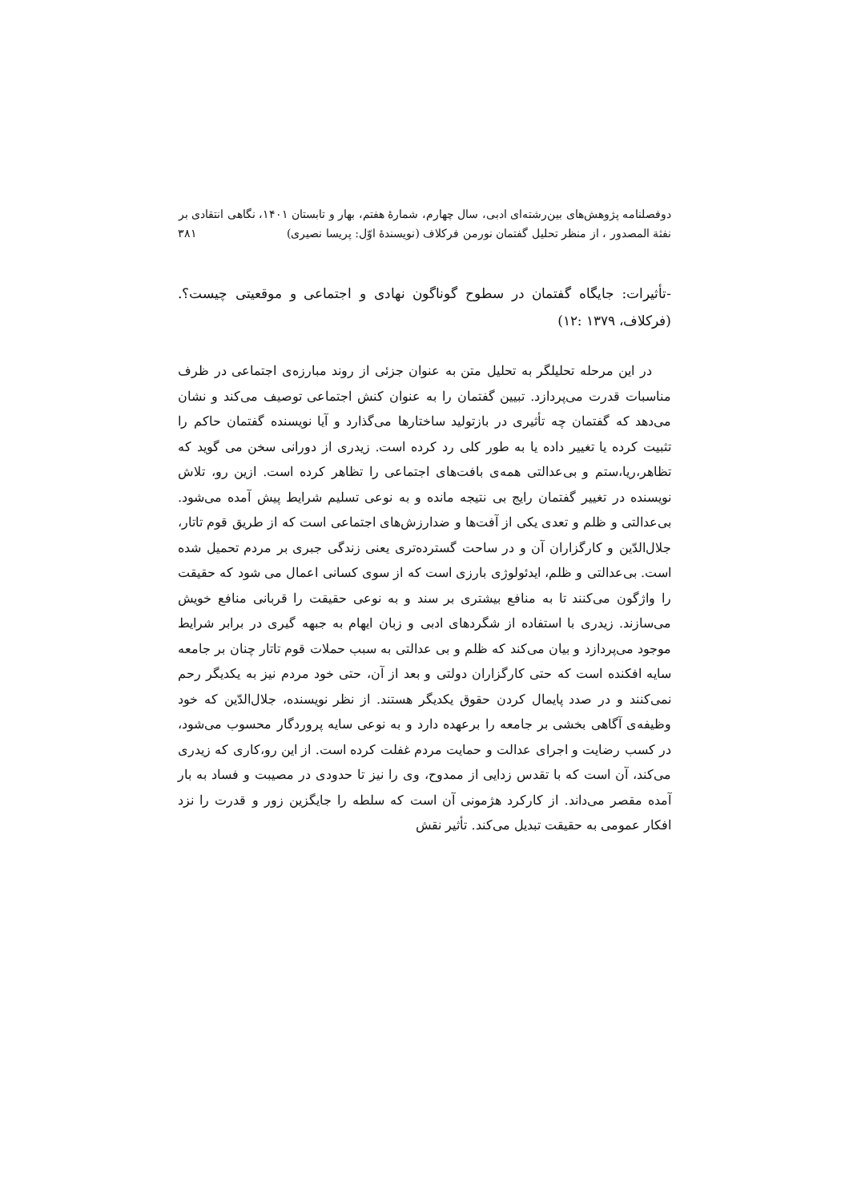دوفصلنامه پژوهش‌های بین‌رشته‌ای ادبی، سال چهارم، شمارهٔ هفتم، بهار و تابستان ۱۴۰۱، نگاهی انتقادی بر
نفثة المصدور ، از منظر تحلیل گفتمان نورمن فرکلاف (نویسندهٔ اوّل: پریسا نصیری) ۳۸۱
-تأثیرات: جایگاه گفتمان در سطوح گوناگون نهادی و اجتماعی و موقعیتی چیست؟.(فرکلاف، ۱۳۷۹ :۱۲)
در این مرحله تحلیلگر به تحلیل متن به عنوان جزئی از روند مبارزه‌ی اجتماعی در ظرف مناسبات قدرت می‌پردازد. تبیین گفتمان را به عنوان کنش اجتماعی توصیف می‌کند و نشان می‌دهد که گفتمان چه تأثیری در بازتولید ساختارها می‌گذارد و آیا نویسنده گفتمان حاکم را تثبیت کرده یا تغییر داده یا به طور کلی رد کرده است. زیدری از دورانی سخن می گوید که تظاهر،ریا،ستم و بی‌عدالتی همه‌ی بافت‌های اجتماعی را تظاهر کرده است. ازین رو، تلاش نویسنده در تغییر گفتمان رایج بی نتیجه مانده و به نوعی تسلیم شرایط پیش آمده می‌شود. بی‌عدالتی و ظلم و تعدی یکی از آفت‌ها و ضدارزش‌های اجتماعی است که از طریق قوم تاتار، جلال‌الدّین و کارگزاران آن و در ساحت گسترده‌تری یعنی زندگی جبری بر مردم تحمیل شده است. بی‌عدالتی و ظلم، ایدئولوژی بارزی است که از سوی کسانی اعمال می شود که حقیقت را واژگون می‌کنند تا به منافع بیشتری بر سند و به نوعی حقیقت را قربانی منافع خویش می‌سازند. زیدری با استفاده از شگردهای ادبی و زبان ایهام به جبهه گیری در برابر شرایط موجود می‌پردازد و بیان می‌کند که ظلم و بی عدالتی به سبب حملات قوم تاتار چنان بر جامعه سایه افکنده است که حتی کارگزاران دولتی و بعد از آن، حتی خود مردم نیز به یکدیگر رحم نمی‌کنند و در صدد پایمال کردن حقوق یکدیگر هستند. از نظر نویسنده، جلال‌الدّین که خود وظیفه‌ی آگاهی بخشی بر جامعه را برعهده دارد و به نوعی سایه پروردگار محسوب می‌شود، در کسب رضایت و اجرای عدالت و حمایت مردم غفلت کرده است. از این رو،کاری که زیدری می‌کند، آن است که با تقدس زدایی از ممدوح، وی را نیز تا حدودی در مصیبت و فساد به بار آمده مقصر می‌داند. از کارکرد هژمونی آن است که سلطه را جایگزین زور و قدرت را نزد افکار عمومی به حقیقت تبدیل می‌کند. تأثیر نقش